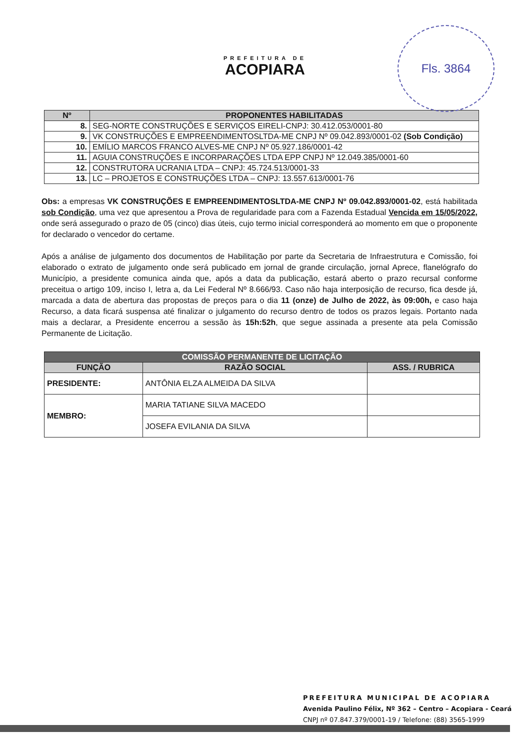PREFEITURA DE
ACOPIARA
Fls. 3864
| Nº | PROPONENTES HABILITADAS |
| --- | --- |
| 8. | SEG-NORTE CONSTRUÇÕES E SERVIÇOS EIRELI-CNPJ: 30.412.053/0001-80 |
| 9. | VK CONSTRUÇÕES E EMPREENDIMENTOSLTDA-ME CNPJ Nº 09.042.893/0001-02 (Sob Condição) |
| 10. | EMÍLIO MARCOS FRANCO ALVES-ME CNPJ Nº 05.927.186/0001-42 |
| 11. | AGUIA CONSTRUÇÕES E INCORPARAÇÕES LTDA EPP CNPJ Nº 12.049.385/0001-60 |
| 12. | CONSTRUTORA UCRANIA LTDA – CNPJ: 45.724.513/0001-33 |
| 13. | LC – PROJETOS E CONSTRUÇÕES LTDA – CNPJ: 13.557.613/0001-76 |
Obs: a empresas VK CONSTRUÇÕES E EMPREENDIMENTOSLTDA-ME CNPJ Nº 09.042.893/0001-02, está habilitada sob Condição, uma vez que apresentou a Prova de regularidade para com a Fazenda Estadual Vencida em 15/05/2022, onde será assegurado o prazo de 05 (cinco) dias úteis, cujo termo inicial corresponderá ao momento em que o proponente for declarado o vencedor do certame.
Após a análise de julgamento dos documentos de Habilitação por parte da Secretaria de Infraestrutura e Comissão, foi elaborado o extrato de julgamento onde será publicado em jornal de grande circulação, jornal Aprece, flanelógrafo do Município, a presidente comunica ainda que, após a data da publicação, estará aberto o prazo recursal conforme preceitua o artigo 109, inciso I, letra a, da Lei Federal Nº 8.666/93. Caso não haja interposição de recurso, fica desde já, marcada a data de abertura das propostas de preços para o dia 11 (onze) de Julho de 2022, às 09:00h, e caso haja Recurso, a data ficará suspensa até finalizar o julgamento do recurso dentro de todos os prazos legais. Portanto nada mais a declarar, a Presidente encerrou a sessão às 15h:52h, que segue assinada a presente ata pela Comissão Permanente de Licitação.
| COMISSÃO PERMANENTE DE LICITAÇÃO | | |
| --- | --- | --- |
| FUNÇÃO | RAZÃO SOCIAL | ASS. / RUBRICA |
| PRESIDENTE: | ANTÔNIA ELZA ALMEIDA DA SILVA | |
| MEMBRO: | MARIA TATIANE SILVA MACEDO | |
| | JOSEFA EVILANIA DA SILVA | |
PREFEITURA MUNICIPAL DE ACOPIARA
Avenida Paulino Félix, Nº 362 – Centro – Acopiara - Ceará
CNPJ nº 07.847.379/0001-19 / Telefone: (88) 3565-1999